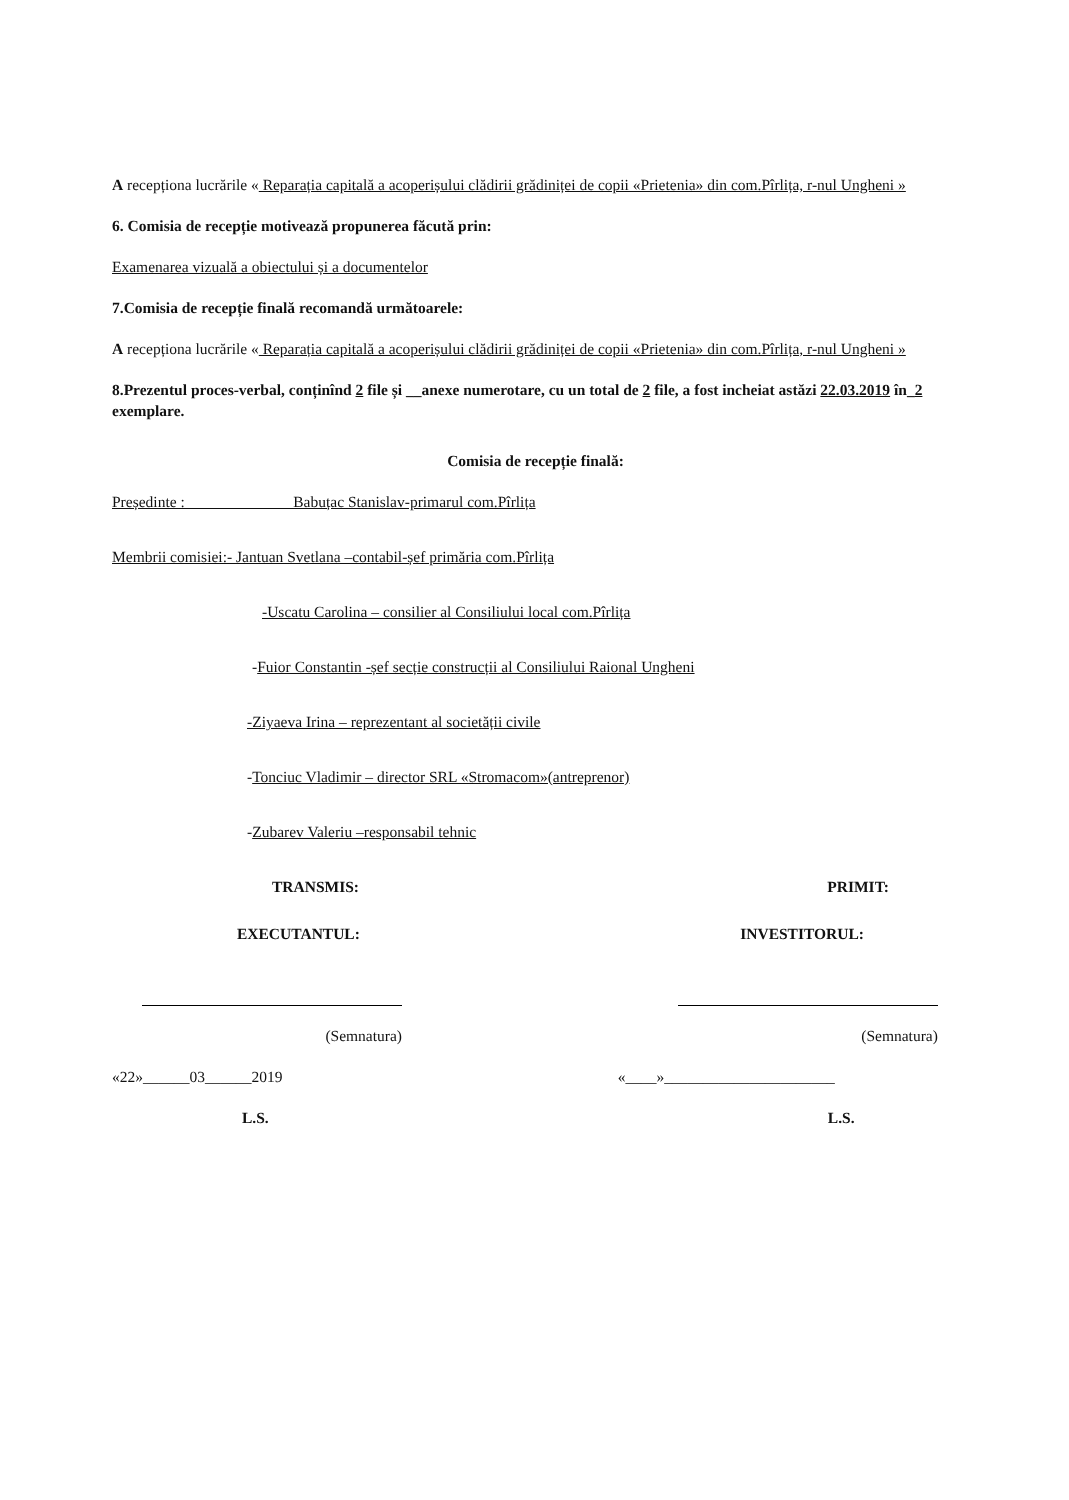A recepționa lucrările « Reparația capitală a acoperișului clădirii grădiniței de copii «Prietenia» din com.Pîrlița, r-nul Ungheni »
6. Comisia de recepție motivează propunerea făcută prin:
Examenarea vizuală a obiectului și a documentelor
7.Comisia de recepție finală recomandă următoarele:
A recepționa lucrările « Reparația capitală a acoperișului clădirii grădiniței de copii «Prietenia» din com.Pîrlița, r-nul Ungheni »
8.Prezentul proces-verbal, conținînd 2 file și __anexe numerotare, cu un total de 2 file, a fost incheiat astăzi 22.03.2019 în_2 exemplare.
Comisia de recepție finală:
Președinte : Babuțac Stanislav-primarul com.Pîrlița
Membrii comisiei:- Jantuan Svetlana –contabil-șef primăria com.Pîrlița
-Uscatu Carolina – consilier al Consiliului local com.Pîrlița
-Fuior Constantin -șef secție construcții al Consiliului Raional Ungheni
-Ziyaeva Irina – reprezentant al societății civile
-Tonciuc Vladimir – director SRL «Stromacom»(antreprenor)
-Zubarev Valeriu –responsabil tehnic
TRANSMIS: PRIMIT:
EXECUTANTUL: INVESTITORUL:
(Semnatura)
«22»______03______2019
L.S.
(Semnatura)
«____»______________________
L.S.